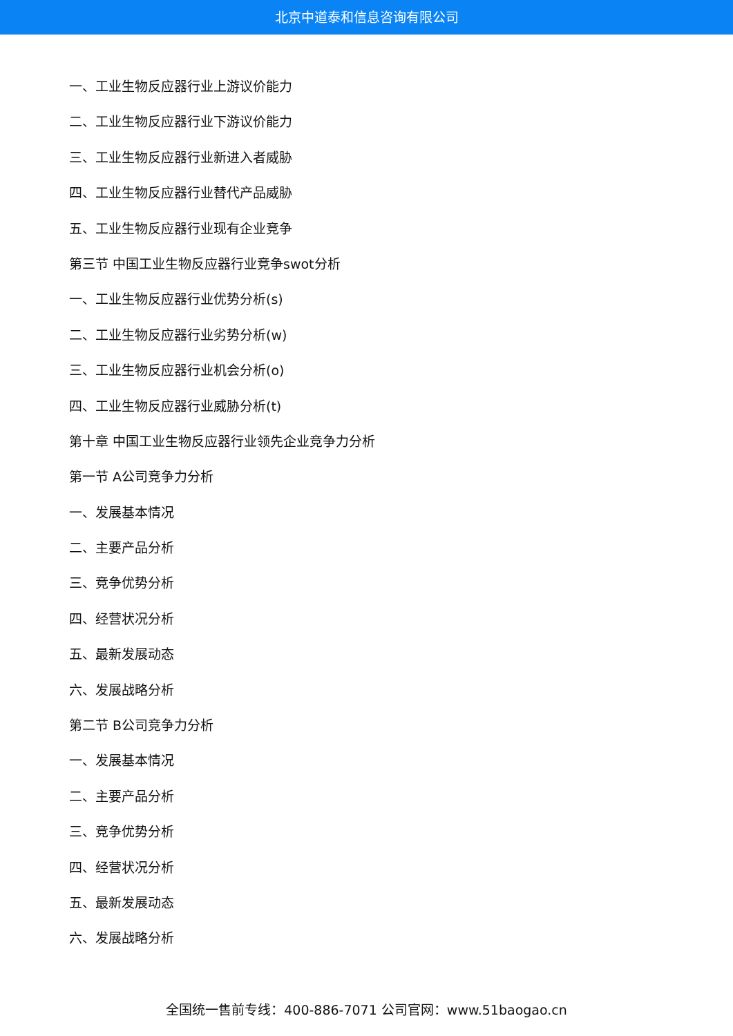北京中道泰和信息咨询有限公司
一、工业生物反应器行业上游议价能力
二、工业生物反应器行业下游议价能力
三、工业生物反应器行业新进入者威胁
四、工业生物反应器行业替代产品威胁
五、工业生物反应器行业现有企业竞争
第三节 中国工业生物反应器行业竞争swot分析
一、工业生物反应器行业优势分析(s)
二、工业生物反应器行业劣势分析(w)
三、工业生物反应器行业机会分析(o)
四、工业生物反应器行业威胁分析(t)
第十章 中国工业生物反应器行业领先企业竞争力分析
第一节 A公司竞争力分析
一、发展基本情况
二、主要产品分析
三、竞争优势分析
四、经营状况分析
五、最新发展动态
六、发展战略分析
第二节 B公司竞争力分析
一、发展基本情况
二、主要产品分析
三、竞争优势分析
四、经营状况分析
五、最新发展动态
六、发展战略分析
全国统一售前专线：400-886-7071 公司官网：www.51baogao.cn